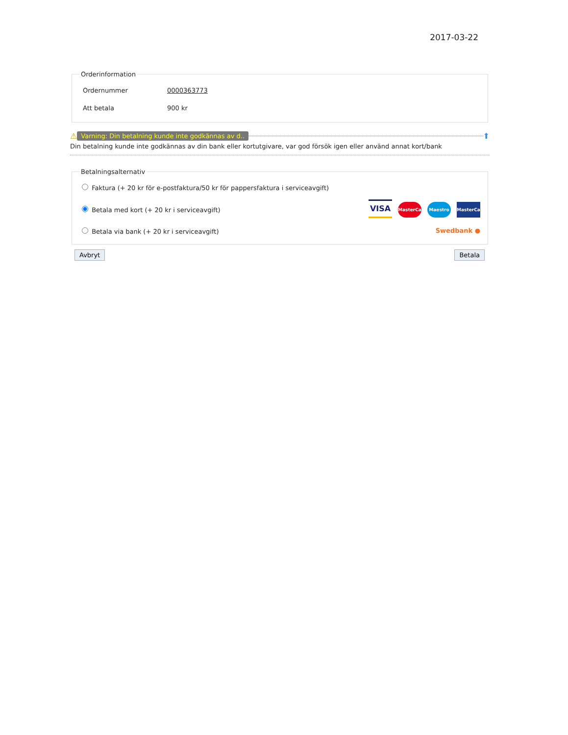2017-03-22
Orderinformation
| Ordernummer | 0000363773 |
| Att betala | 900 kr |
⚠ Varning: Din betalning kunde inte godkännas av d.. ⬆
Din betalning kunde inte godkännas av din bank eller kortutgivare, var god försök igen eller använd annat kort/bank
Betalningsalternativ
Faktura (+ 20 kr för e-postfaktura/50 kr för pappersfaktura i serviceavgift)
Betala med kort (+ 20 kr i serviceavgift)
VISA MasterCard Maestro MasterCard
Betala via bank (+ 20 kr i serviceavgift) Swedbank ●
Avbryt Betala